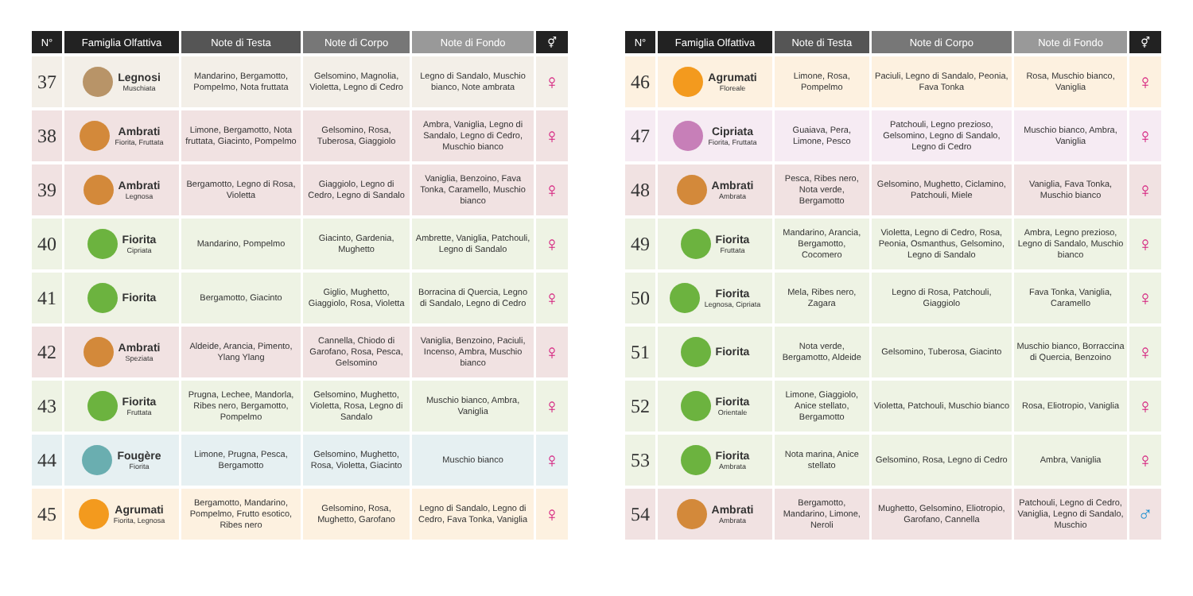| N° | Famiglia Olfattiva | Note di Testa | Note di Corpo | Note di Fondo | ⚥ |
| --- | --- | --- | --- | --- | --- |
| 37 | Legnosi Muschiata | Mandarino, Bergamotto, Pompelmo, Nota fruttata | Gelsomino, Magnolia, Violetta, Legno di Cedro | Legno di Sandalo, Muschio bianco, Note ambrata | ♀ |
| 38 | Ambrati Fiorita, Fruttata | Limone, Bergamotto, Nota fruttata, Giacinto, Pompelmo | Gelsomino, Rosa, Tuberosa, Giaggiolo | Ambra, Vaniglia, Legno di Sandalo, Legno di Cedro, Muschio bianco | ♀ |
| 39 | Ambrati Legnosa | Bergamotto, Legno di Rosa, Violetta | Giaggiolo, Legno di Cedro, Legno di Sandalo | Vaniglia, Benzoino, Fava Tonka, Caramello, Muschio bianco | ♀ |
| 40 | Fiorita Cipriata | Mandarino, Pompelmo | Giacinto, Gardenia, Mughetto | Ambrette, Vaniglia, Patchouli, Legno di Sandalo | ♀ |
| 41 | Fiorita | Bergamotto, Giacinto | Giglio, Mughetto, Giaggiolo, Rosa, Violetta | Borracina di Quercia, Legno di Sandalo, Legno di Cedro | ♀ |
| 42 | Ambrati Speziata | Aldeide, Arancia, Pimento, Ylang Ylang | Cannella, Chiodo di Garofano, Rosa, Pesca, Gelsomino | Vaniglia, Benzoino, Paciuli, Incenso, Ambra, Muschio bianco | ♀ |
| 43 | Fiorita Fruttata | Prugna, Lechee, Mandorla, Ribes nero, Bergamotto, Pompelmo | Gelsomino, Mughetto, Violetta, Rosa, Legno di Sandalo | Muschio bianco, Ambra, Vaniglia | ♀ |
| 44 | Fougère Fiorita | Limone, Prugna, Pesca, Bergamotto | Gelsomino, Mughetto, Rosa, Violetta, Giacinto | Muschio bianco | ♀ |
| 45 | Agrumati Fiorita, Legnosa | Bergamotto, Mandarino, Pompelmo, Frutto esotico, Ribes nero | Gelsomino, Rosa, Mughetto, Garofano | Legno di Sandalo, Legno di Cedro, Fava Tonka, Vaniglia | ♀ |
| N° | Famiglia Olfattiva | Note di Testa | Note di Corpo | Note di Fondo | ⚥ |
| --- | --- | --- | --- | --- | --- |
| 46 | Agrumati Floreale | Limone, Rosa, Pompelmo | Paciuli, Legno di Sandalo, Peonia, Fava Tonka | Rosa, Muschio bianco, Vaniglia | ♀ |
| 47 | Cipriata Fiorita, Fruttata | Guaiava, Pera, Limone, Pesco | Patchouli, Legno prezioso, Gelsomino, Legno di Sandalo, Legno di Cedro | Muschio bianco, Ambra, Vaniglia | ♀ |
| 48 | Ambrati Ambrata | Pesca, Ribes nero, Nota verde, Bergamotto | Gelsomino, Mughetto, Ciclamino, Patchouli, Miele | Vaniglia, Fava Tonka, Muschio bianco | ♀ |
| 49 | Fiorita Fruttata | Mandarino, Arancia, Bergamotto, Cocomero | Violetta, Legno di Cedro, Rosa, Peonia, Osmanthus, Gelsomino, Legno di Sandalo | Ambra, Legno prezioso, Legno di Sandalo, Muschio bianco | ♀ |
| 50 | Fiorita Legnosa, Cipriata | Mela, Ribes nero, Zagara | Legno di Rosa, Patchouli, Giaggiolo | Fava Tonka, Vaniglia, Caramello | ♀ |
| 51 | Fiorita | Nota verde, Bergamotto, Aldeide | Gelsomino, Tuberosa, Giacinto | Muschio bianco, Borraccina di Quercia, Benzoino | ♀ |
| 52 | Fiorita Orientale | Limone, Giaggiolo, Anice stellato, Bergamotto | Violetta, Patchouli, Muschio bianco | Rosa, Eliotropio, Vaniglia | ♀ |
| 53 | Fiorita Ambrata | Nota marina, Anice stellato | Gelsomino, Rosa, Legno di Cedro | Ambra, Vaniglia | ♀ |
| 54 | Ambrati Ambrata | Bergamotto, Mandarino, Limone, Neroli | Mughetto, Gelsomino, Eliotropio, Garofano, Cannella | Patchouli, Legno di Cedro, Vaniglia, Legno di Sandalo, Muschio | ♂ |